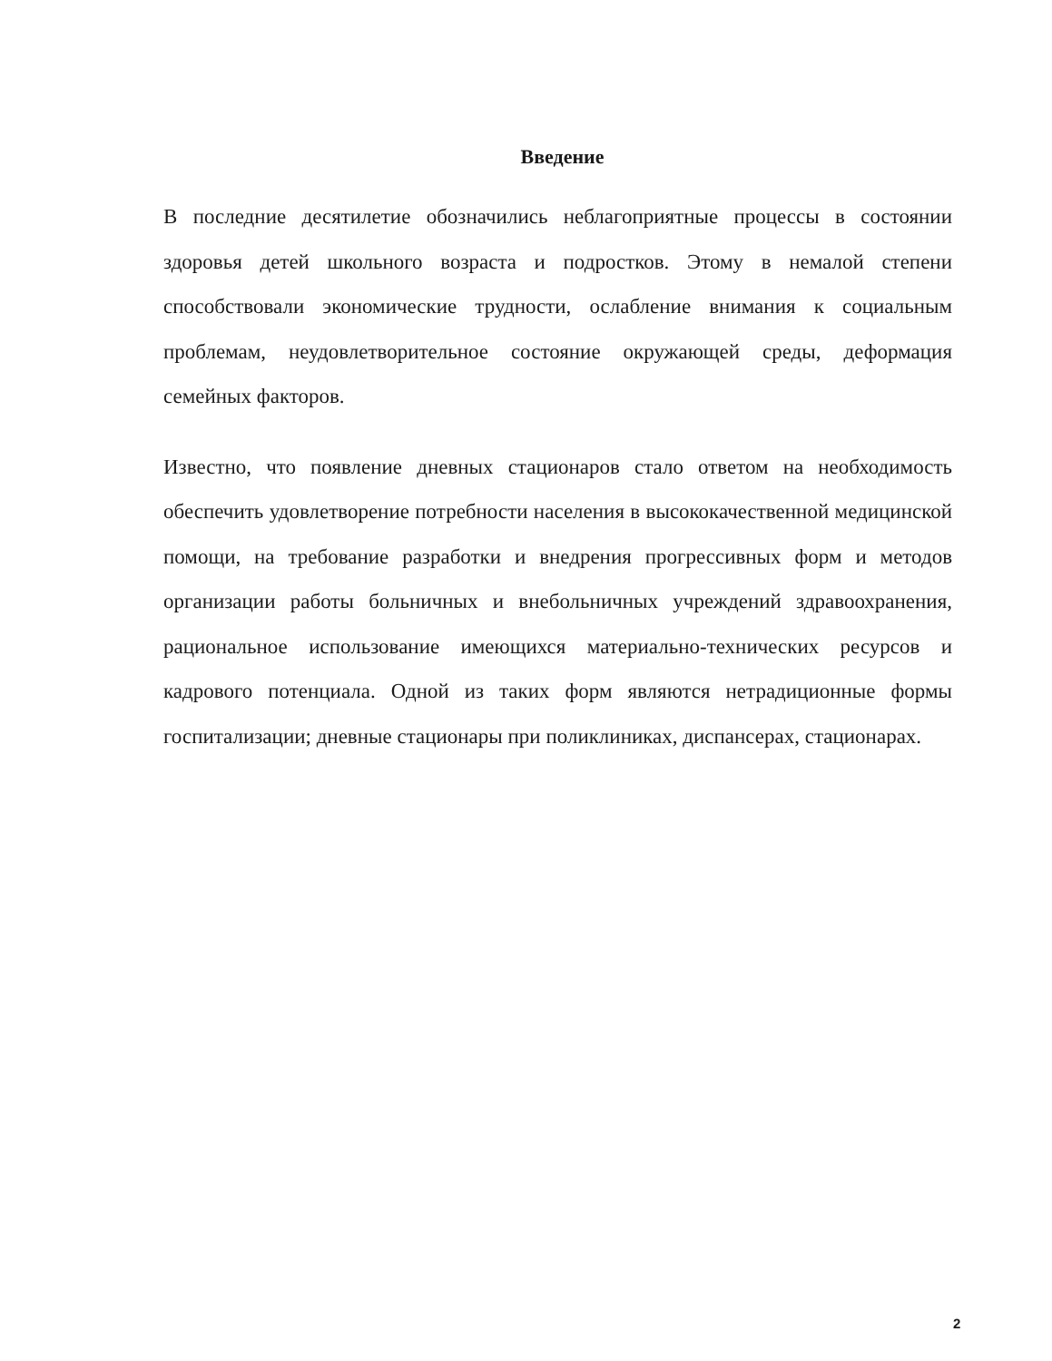Введение
В последние десятилетие обозначились неблагоприятные процессы в состоянии здоровья детей школьного возраста и подростков. Этому в немалой степени способствовали экономические трудности, ослабление внимания к социальным проблемам, неудовлетворительное состояние окружающей среды, деформация семейных факторов.
Известно, что появление дневных стационаров стало ответом на необходимость обеспечить удовлетворение потребности населения в высококачественной медицинской помощи, на требование разработки и внедрения прогрессивных форм и методов организации работы больничных и внебольничных учреждений здравоохранения, рациональное использование имеющихся материально-технических ресурсов и кадрового потенциала. Одной из таких форм являются нетрадиционные формы госпитализации; дневные стационары при поликлиниках, диспансерах, стационарах.
2